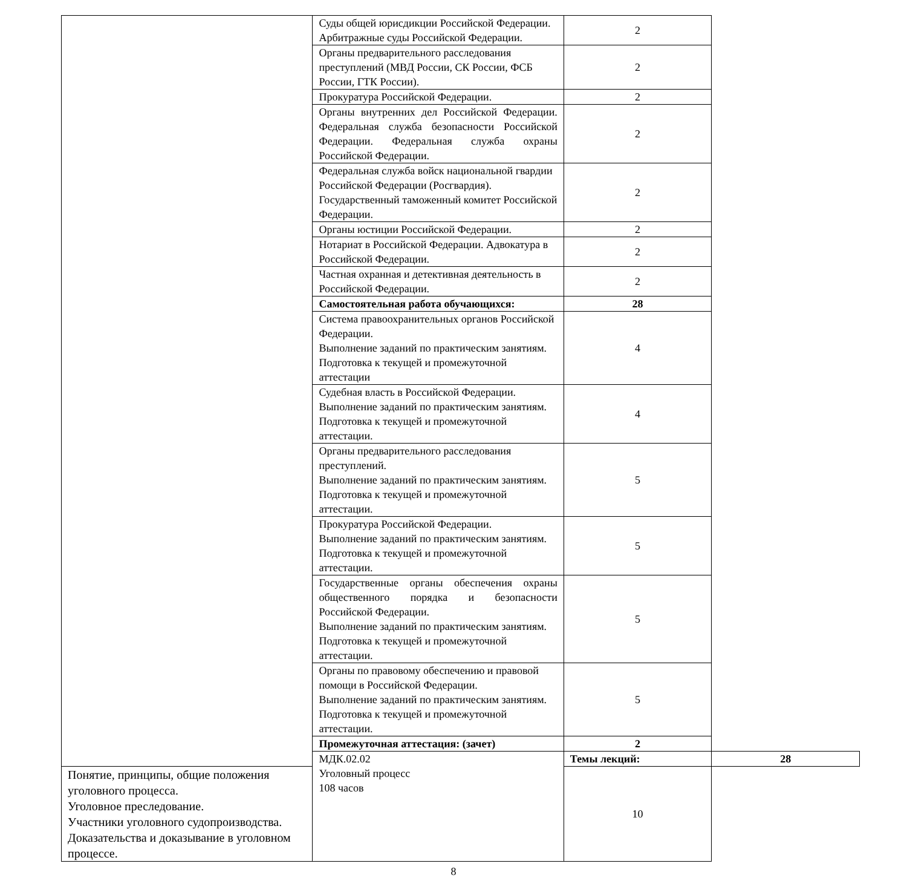| | Суды общей юрисдикции Российской Федерации. Арбитражные суды Российской Федерации. | 2 | |
| | Органы предварительного расследования преступлений (МВД России, СК России, ФСБ России, ГТК России). | 2 | |
| | Прокуратура Российской Федерации. | 2 | |
| | Органы внутренних дел Российской Федерации. Федеральная служба безопасности Российской Федерации. Федеральная служба охраны Российской Федерации. | 2 | |
| | Федеральная служба войск национальной гвардии Российской Федерации (Росгвардия). Государственный таможенный комитет Российской Федерации. | 2 | |
| | Органы юстиции Российской Федерации. | 2 | |
| | Нотариат в Российской Федерации. Адвокатура в Российской Федерации. | 2 | |
| | Частная охранная и детективная деятельность в Российской Федерации. | 2 | |
| | Самостоятельная работа обучающихся: | 28 | |
| | Система правоохранительных органов Российской Федерации. Выполнение заданий по практическим занятиям. Подготовка к текущей и промежуточной аттестации | 4 | |
| | Судебная власть в Российской Федерации. Выполнение заданий по практическим занятиям. Подготовка к текущей и промежуточной аттестации. | 4 | |
| | Органы предварительного расследования преступлений. Выполнение заданий по практическим занятиям. Подготовка к текущей и промежуточной аттестации. | 5 | |
| | Прокуратура Российской Федерации. Выполнение заданий по практическим занятиям. Подготовка к текущей и промежуточной аттестации. | 5 | |
| | Государственные органы обеспечения охраны общественного порядка и безопасности Российской Федерации. Выполнение заданий по практическим занятиям. Подготовка к текущей и промежуточной аттестации. | 5 | |
| | Органы по правовому обеспечению и правовой помощи в Российской Федерации. Выполнение заданий по практическим занятиям. Подготовка к текущей и промежуточной аттестации. | 5 | |
| | Промежуточная аттестация: (зачет) | 2 | |
| | МДК.02.02 Уголовный процесс 108 часов | Темы лекций: | 28 |
| Понятие, принципы, общие положения уголовного процесса. Уголовное преследование. Участники уголовного судопроизводства. Доказательства и доказывание в уголовном процессе. | | 10 | |
8